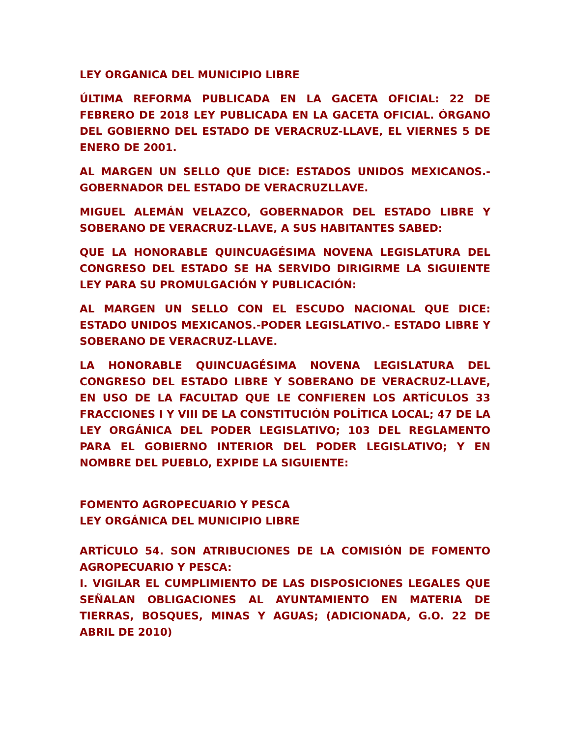LEY ORGANICA DEL MUNICIPIO LIBRE
ÚLTIMA REFORMA PUBLICADA EN LA GACETA OFICIAL: 22 DE FEBRERO DE 2018 LEY PUBLICADA EN LA GACETA OFICIAL. ÓRGANO DEL GOBIERNO DEL ESTADO DE VERACRUZ-LLAVE, EL VIERNES 5 DE ENERO DE 2001.
AL MARGEN UN SELLO QUE DICE: ESTADOS UNIDOS MEXICANOS.- GOBERNADOR DEL ESTADO DE VERACRUZLLAVE.
MIGUEL ALEMÁN VELAZCO, GOBERNADOR DEL ESTADO LIBRE Y SOBERANO DE VERACRUZ-LLAVE, A SUS HABITANTES SABED:
QUE LA HONORABLE QUINCUAGÉSIMA NOVENA LEGISLATURA DEL CONGRESO DEL ESTADO SE HA SERVIDO DIRIGIRME LA SIGUIENTE LEY PARA SU PROMULGACIÓN Y PUBLICACIÓN:
AL MARGEN UN SELLO CON EL ESCUDO NACIONAL QUE DICE: ESTADO UNIDOS MEXICANOS.-PODER LEGISLATIVO.- ESTADO LIBRE Y SOBERANO DE VERACRUZ-LLAVE.
LA HONORABLE QUINCUAGÉSIMA NOVENA LEGISLATURA DEL CONGRESO DEL ESTADO LIBRE Y SOBERANO DE VERACRUZ-LLAVE, EN USO DE LA FACULTAD QUE LE CONFIEREN LOS ARTÍCULOS 33 FRACCIONES I Y VIII DE LA CONSTITUCIÓN POLÍTICA LOCAL; 47 DE LA LEY ORGÁNICA DEL PODER LEGISLATIVO; 103 DEL REGLAMENTO PARA EL GOBIERNO INTERIOR DEL PODER LEGISLATIVO; Y EN NOMBRE DEL PUEBLO, EXPIDE LA SIGUIENTE:
FOMENTO AGROPECUARIO Y PESCA
LEY ORGÁNICA DEL MUNICIPIO LIBRE
ARTÍCULO 54. SON ATRIBUCIONES DE LA COMISIÓN DE FOMENTO AGROPECUARIO Y PESCA:
I. VIGILAR EL CUMPLIMIENTO DE LAS DISPOSICIONES LEGALES QUE SEÑALAN OBLIGACIONES AL AYUNTAMIENTO EN MATERIA DE TIERRAS, BOSQUES, MINAS Y AGUAS; (ADICIONADA, G.O. 22 DE ABRIL DE 2010)